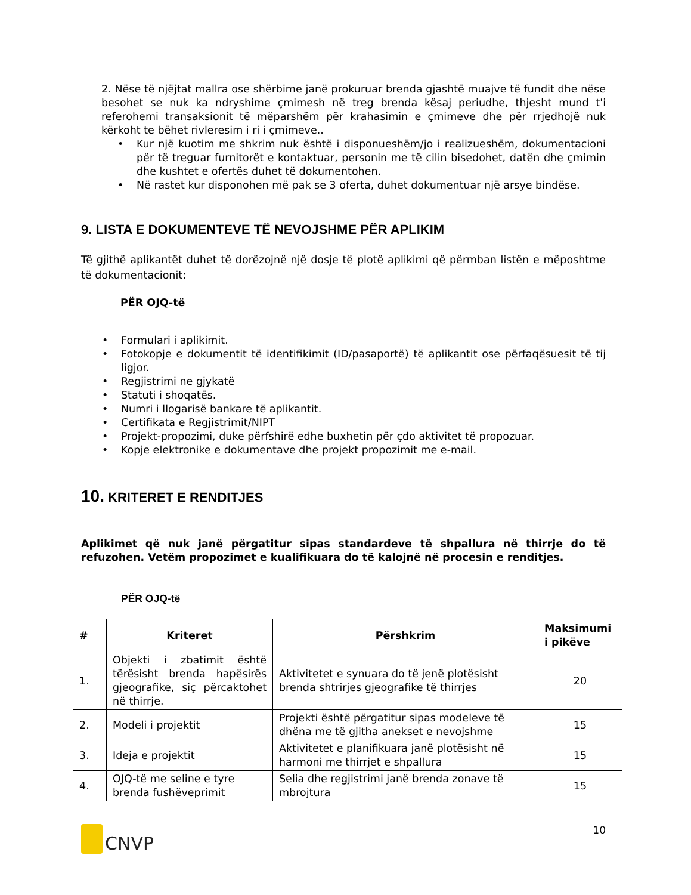2. Nëse të njëjtat mallra ose shërbime janë prokuruar brenda gjashtë muajve të fundit dhe nëse besohet se nuk ka ndryshime çmimesh në treg brenda kësaj periudhe, thjesht mund t'i referohemi transaksionit të mëparshëm për krahasimin e çmimeve dhe për rrjedhojë nuk kërkoht te bëhet rivleresim i ri i çmimeve..
• Kur një kuotim me shkrim nuk është i disponueshëm/jo i realizueshëm, dokumentacioni për të treguar furnitorët e kontaktuar, personin me të cilin bisedohet, datën dhe çmimin dhe kushtet e ofertës duhet të dokumentohen.
• Në rastet kur disponohen më pak se 3 oferta, duhet dokumentuar një arsye bindëse.
9. LISTA E DOKUMENTEVE TË NEVOJSHME PËR APLIKIM
Të gjithë aplikantët duhet të dorëzojnë një dosje të plotë aplikimi që përmban listën e mëposhtme të dokumentacionit:
PËR OJQ-të
• Formulari i aplikimit.
• Fotokopje e dokumentit të identifikimit (ID/pasaportë) të aplikantit ose përfaqësuesit të tij ligjor.
• Regjistrimi ne gjykatë
• Statuti i shoqatës.
• Numri i llogarisë bankare të aplikantit.
• Certifikata e Regjistrimit/NIPT
• Projekt-propozimi, duke përfshirë edhe buxhetin për çdo aktivitet të propozuar.
• Kopje elektronike e dokumentave dhe projekt propozimit me e-mail.
10. KRITERET E RENDITJES
Aplikimet që nuk janë përgatitur sipas standardeve të shpallura në thirrje do të refuzohen. Vetëm propozimet e kualifikuara do të kalojnë në procesin e renditjes.
PËR OJQ-të
| # | Kriteret | Përshkrim | Maksimumi i pikëve |
| --- | --- | --- | --- |
| 1. | Objekti i zbatimit është tërësisht brenda hapësirës gjeografike, siç përcaktohet në thirrje. | Aktivitetet e synuara do të jenë plotësisht brenda shtrirjes gjeografike të thirrjes | 20 |
| 2. | Modeli i projektit | Projekti është përgatitur sipas modeleve të dhëna me të gjitha anekset e nevojshme | 15 |
| 3. | Ideja e projektit | Aktivitetet e planifikuara janë plotësisht në harmoni me thirrjet e shpallura | 15 |
| 4. | OJQ-të me seline e tyre brenda fushëveprimit | Selia dhe regjistrimi janë brenda zonave të mbrojtura | 15 |
CNVP
10